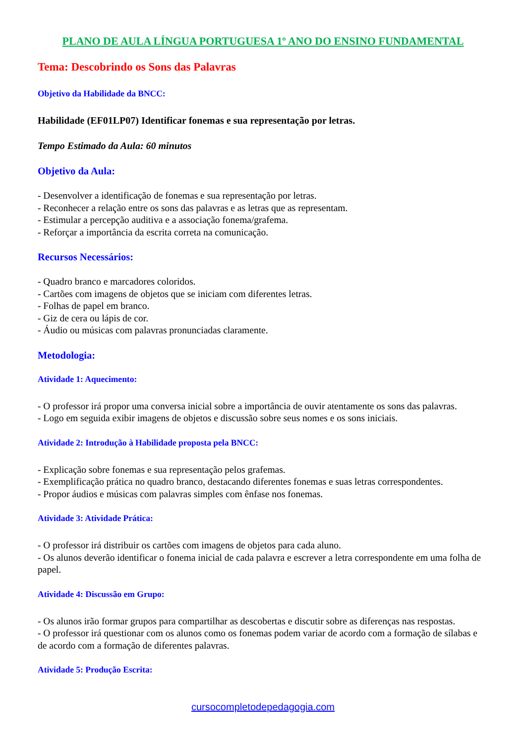PLANO DE AULA LÍNGUA PORTUGUESA 1º ANO DO ENSINO FUNDAMENTAL
Tema: Descobrindo os Sons das Palavras
Objetivo da Habilidade da BNCC:
Habilidade (EF01LP07) Identificar fonemas e sua representação por letras.
Tempo Estimado da Aula: 60 minutos
Objetivo da Aula:
- Desenvolver a identificação de fonemas e sua representação por letras.
- Reconhecer a relação entre os sons das palavras e as letras que as representam.
- Estimular a percepção auditiva e a associação fonema/grafema.
- Reforçar a importância da escrita correta na comunicação.
Recursos Necessários:
- Quadro branco e marcadores coloridos.
- Cartões com imagens de objetos que se iniciam com diferentes letras.
- Folhas de papel em branco.
- Giz de cera ou lápis de cor.
- Áudio ou músicas com palavras pronunciadas claramente.
Metodologia:
Atividade 1: Aquecimento:
- O professor irá propor uma conversa inicial sobre a importância de ouvir atentamente os sons das palavras.
- Logo em seguida exibir imagens de objetos e discussão sobre seus nomes e os sons iniciais.
Atividade 2: Introdução à Habilidade proposta pela BNCC:
- Explicação sobre fonemas e sua representação pelos grafemas.
- Exemplificação prática no quadro branco, destacando diferentes fonemas e suas letras correspondentes.
- Propor áudios e músicas com palavras simples com ênfase nos fonemas.
Atividade 3: Atividade Prática:
- O professor irá distribuir os cartões com imagens de objetos para cada aluno.
- Os alunos deverão identificar o fonema inicial de cada palavra e escrever a letra correspondente em uma folha de papel.
Atividade 4: Discussão em Grupo:
- Os alunos irão formar grupos para compartilhar as descobertas e discutir sobre as diferenças nas respostas.
- O professor irá questionar com os alunos como os fonemas podem variar de acordo com a formação de sílabas e de acordo com a formação de diferentes palavras.
Atividade 5: Produção Escrita:
cursocompletodepedagogia.com